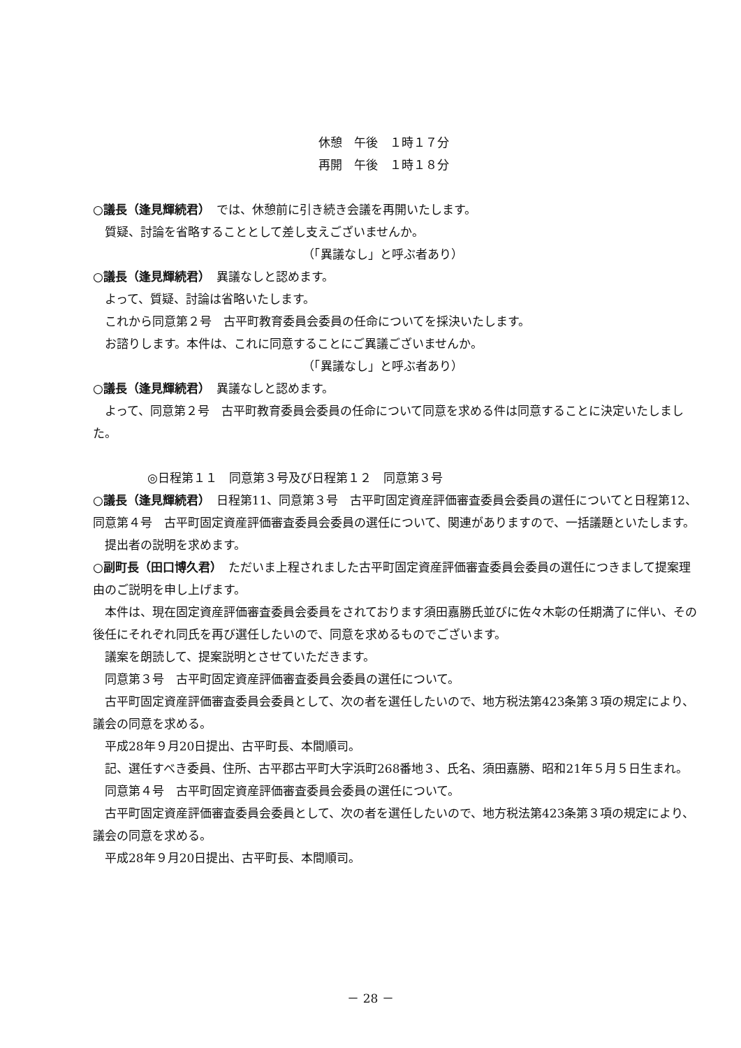休憩　午後　１時１７分
再開　午後　１時１８分
○議長（逢見輝続君）　では、休憩前に引き続き会議を再開いたします。
質疑、討論を省略することとして差し支えございませんか。
（「異議なし」と呼ぶ者あり）
○議長（逢見輝続君）　異議なしと認めます。
よって、質疑、討論は省略いたします。
これから同意第２号　古平町教育委員会委員の任命についてを採決いたします。
お諮りします。本件は、これに同意することにご異議ございませんか。
（「異議なし」と呼ぶ者あり）
○議長（逢見輝続君）　異議なしと認めます。
よって、同意第２号　古平町教育委員会委員の任命について同意を求める件は同意することに決定いたしました。
◎日程第１１　同意第３号及び日程第１２　同意第３号
○議長（逢見輝続君）　日程第11、同意第３号　古平町固定資産評価審査委員会委員の選任についてと日程第12、同意第４号　古平町固定資産評価審査委員会委員の選任について、関連がありますので、一括議題といたします。
提出者の説明を求めます。
○副町長（田口博久君）　ただいま上程されました古平町固定資産評価審査委員会委員の選任につきまして提案理由のご説明を申し上げます。
本件は、現在固定資産評価審査委員会委員をされております須田嘉勝氏並びに佐々木彰の任期満了に伴い、その後任にそれぞれ同氏を再び選任したいので、同意を求めるものでございます。
議案を朗読して、提案説明とさせていただきます。
同意第３号　古平町固定資産評価審査委員会委員の選任について。
古平町固定資産評価審査委員会委員として、次の者を選任したいので、地方税法第423条第３項の規定により、議会の同意を求める。
平成28年９月20日提出、古平町長、本間順司。
記、選任すべき委員、住所、古平郡古平町大字浜町268番地３、氏名、須田嘉勝、昭和21年５月５日生まれ。
同意第４号　古平町固定資産評価審査委員会委員の選任について。
古平町固定資産評価審査委員会委員として、次の者を選任したいので、地方税法第423条第３項の規定により、議会の同意を求める。
平成28年９月20日提出、古平町長、本間順司。
－ 28 －